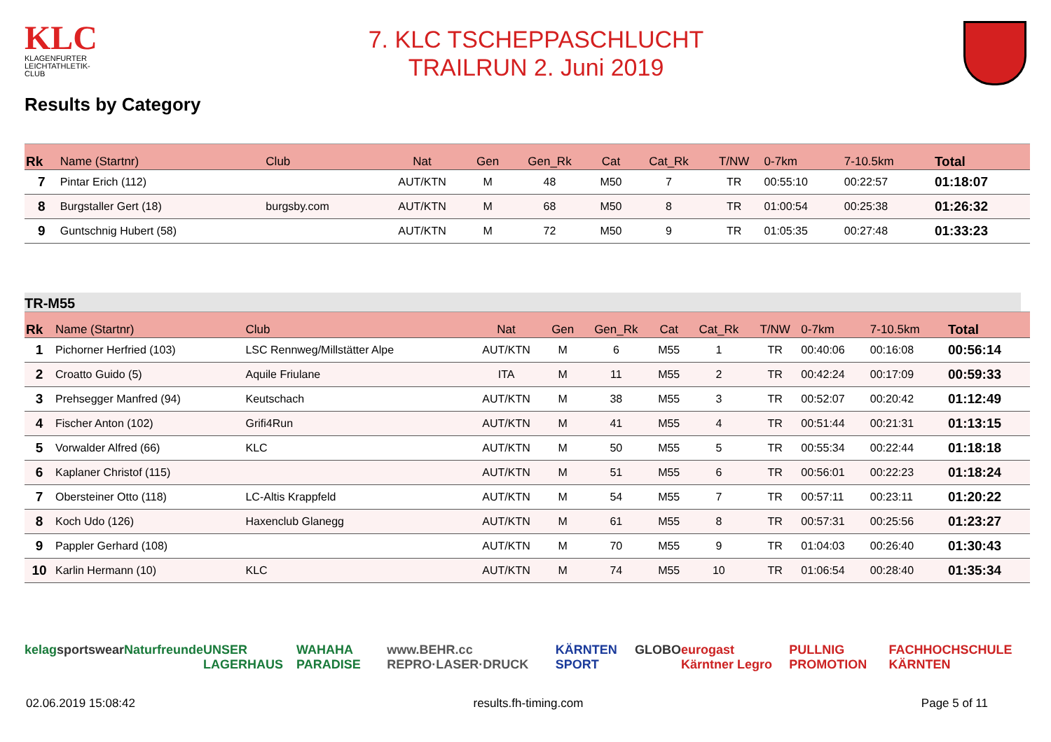KLC
KLAGENFURTER LEICHTATHLETIK-CLUB
7. KLC TSCHEPPASCHLUCHT
TRAILRUN 2. Juni 2019
Results by Category
| Rk | Name (Startnr) | Club | Nat | Gen | Gen_Rk | Cat | Cat_Rk | T/NW | 0-7km | 7-10.5km | Total |
| --- | --- | --- | --- | --- | --- | --- | --- | --- | --- | --- | --- |
| 7 | Pintar Erich (112) | | AUT/KTN | M | 48 | M50 | 7 | TR | 00:55:10 | 00:22:57 | 01:18:07 |
| 8 | Burgstaller Gert (18) | burgsby.com | AUT/KTN | M | 68 | M50 | 8 | TR | 01:00:54 | 00:25:38 | 01:26:32 |
| 9 | Guntschnig Hubert (58) | | AUT/KTN | M | 72 | M50 | 9 | TR | 01:05:35 | 00:27:48 | 01:33:23 |
TR-M55
| Rk | Name (Startnr) | Club | Nat | Gen | Gen_Rk | Cat | Cat_Rk | T/NW | 0-7km | 7-10.5km | Total |
| --- | --- | --- | --- | --- | --- | --- | --- | --- | --- | --- | --- |
| 1 | Pichorner Herfried (103) | LSC Rennweg/Millstätter Alpe | AUT/KTN | M | 6 | M55 | 1 | TR | 00:40:06 | 00:16:08 | 00:56:14 |
| 2 | Croatto Guido (5) | Aquile Friulane | ITA | M | 11 | M55 | 2 | TR | 00:42:24 | 00:17:09 | 00:59:33 |
| 3 | Prehsegger Manfred (94) | Keutschach | AUT/KTN | M | 38 | M55 | 3 | TR | 00:52:07 | 00:20:42 | 01:12:49 |
| 4 | Fischer Anton (102) | Grifi4Run | AUT/KTN | M | 41 | M55 | 4 | TR | 00:51:44 | 00:21:31 | 01:13:15 |
| 5 | Vorwalder Alfred (66) | KLC | AUT/KTN | M | 50 | M55 | 5 | TR | 00:55:34 | 00:22:44 | 01:18:18 |
| 6 | Kaplaner Christof (115) | | AUT/KTN | M | 51 | M55 | 6 | TR | 00:56:01 | 00:22:23 | 01:18:24 |
| 7 | Obersteiner Otto (118) | LC-Altis Krappfeld | AUT/KTN | M | 54 | M55 | 7 | TR | 00:57:11 | 00:23:11 | 01:20:22 |
| 8 | Koch Udo (126) | Haxenclub Glanegg | AUT/KTN | M | 61 | M55 | 8 | TR | 00:57:31 | 00:25:56 | 01:23:27 |
| 9 | Pappler Gerhard (108) | | AUT/KTN | M | 70 | M55 | 9 | TR | 01:04:03 | 00:26:40 | 01:30:43 |
| 10 | Karlin Hermann (10) | KLC | AUT/KTN | M | 74 | M55 | 10 | TR | 01:06:54 | 00:28:40 | 01:35:34 |
kelag sportswear Naturfreunde UNSER LAGERHAUS WAHAHA PARADISE www.BEHR.cc REPRO·LASER·DRUCK KÄRNTEN SPORT GLOBO eurogast Kärntner Legro PULLNIG PROMOTION FACHHOCHSCHULE KÄRNTEN
02.06.2019 15:08:42 results.fh-timing.com Page 5 of 11